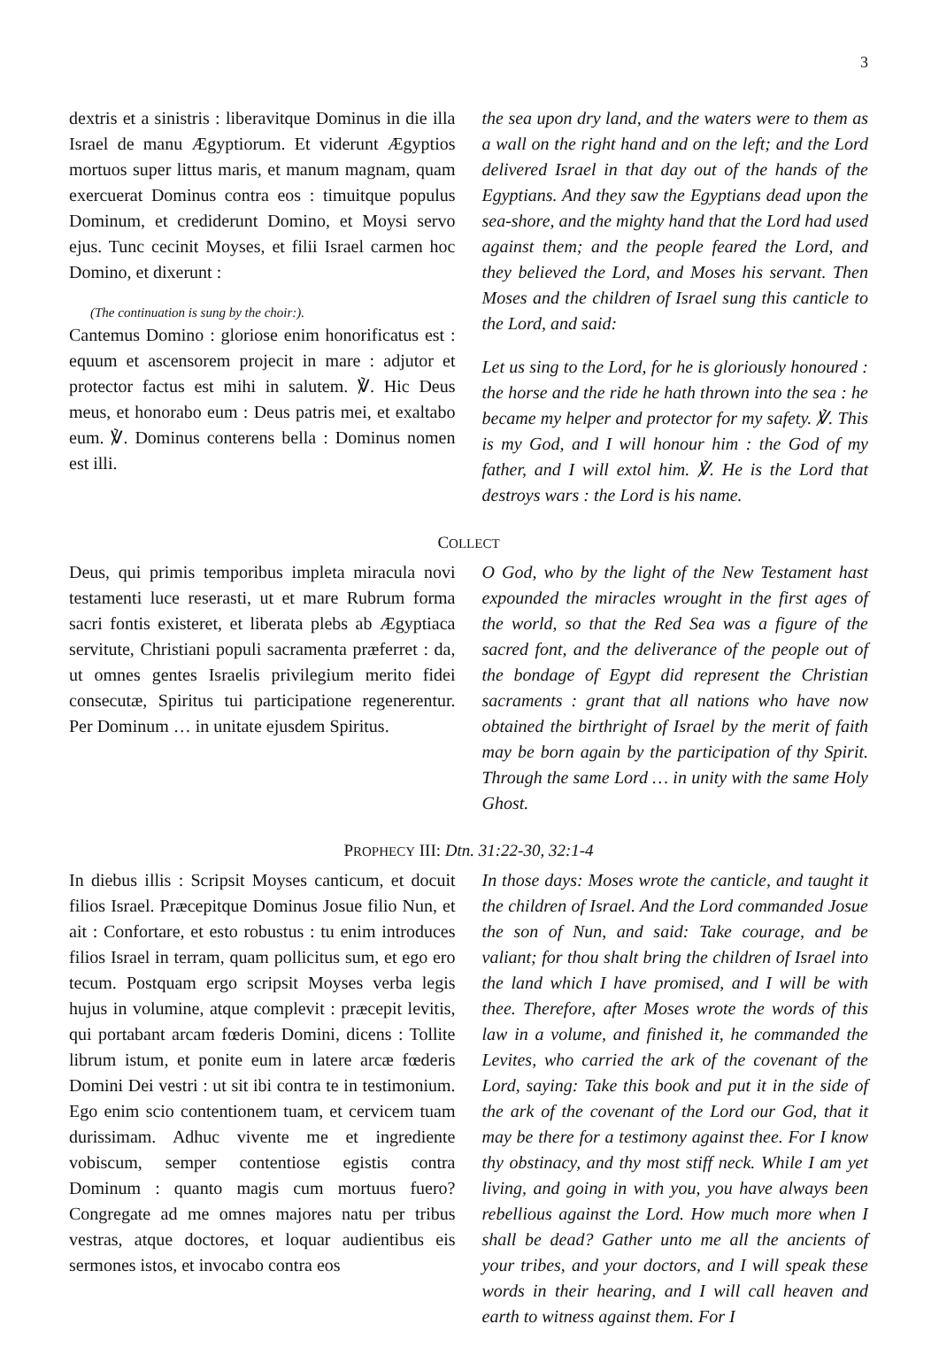3
dextris et a sinistris : liberavitque Dominus in die illa Israel de manu Ægyptiorum. Et viderunt Ægyptios mortuos super littus maris, et manum magnam, quam exercuerat Dominus contra eos : timuitque populus Dominum, et crediderunt Domino, et Moysi servo ejus. Tunc cecinit Moyses, et filii Israel carmen hoc Domino, et dixerunt :
(The continuation is sung by the choir:).
Cantemus Domino : gloriose enim honorificatus est : equum et ascensorem projecit in mare : adjutor et protector factus est mihi in salutem. ℣. Hic Deus meus, et honorabo eum : Deus patris mei, et exaltabo eum. ℣. Dominus conterens bella : Dominus nomen est illi.
the sea upon dry land, and the waters were to them as a wall on the right hand and on the left; and the Lord delivered Israel in that day out of the hands of the Egyptians. And they saw the Egyptians dead upon the sea-shore, and the mighty hand that the Lord had used against them; and the people feared the Lord, and they believed the Lord, and Moses his servant. Then Moses and the children of Israel sung this canticle to the Lord, and said:
Let us sing to the Lord, for he is gloriously honoured : the horse and the ride he hath thrown into the sea : he became my helper and protector for my safety. ℣. This is my God, and I will honour him : the God of my father, and I will extol him. ℣. He is the Lord that destroys wars : the Lord is his name.
COLLECT
Deus, qui primis temporibus impleta miracula novi testamenti luce reserasti, ut et mare Rubrum forma sacri fontis existeret, et liberata plebs ab Ægyptiaca servitute, Christiani populi sacramenta præferret : da, ut omnes gentes Israelis privilegium merito fidei consecutæ, Spiritus tui participatione regenerentur. Per Dominum … in unitate ejusdem Spiritus.
O God, who by the light of the New Testament hast expounded the miracles wrought in the first ages of the world, so that the Red Sea was a figure of the sacred font, and the deliverance of the people out of the bondage of Egypt did represent the Christian sacraments : grant that all nations who have now obtained the birthright of Israel by the merit of faith may be born again by the participation of thy Spirit. Through the same Lord … in unity with the same Holy Ghost.
PROPHECY III: Dtn. 31:22-30, 32:1-4
In diebus illis : Scripsit Moyses canticum, et docuit filios Israel. Præcepitque Dominus Josue filio Nun, et ait : Confortare, et esto robustus : tu enim introduces filios Israel in terram, quam pollicitus sum, et ego ero tecum. Postquam ergo scripsit Moyses verba legis hujus in volumine, atque complevit : præcepit levitis, qui portabant arcam fœderis Domini, dicens : Tollite librum istum, et ponite eum in latere arcæ fœderis Domini Dei vestri : ut sit ibi contra te in testimonium. Ego enim scio contentionem tuam, et cervicem tuam durissimam. Adhuc vivente me et ingrediente vobiscum, semper contentiose egistis contra Dominum : quanto magis cum mortuus fuero? Congregate ad me omnes majores natu per tribus vestras, atque doctores, et loquar audientibus eis sermones istos, et invocabo contra eos
In those days: Moses wrote the canticle, and taught it the children of Israel. And the Lord commanded Josue the son of Nun, and said: Take courage, and be valiant; for thou shalt bring the children of Israel into the land which I have promised, and I will be with thee. Therefore, after Moses wrote the words of this law in a volume, and finished it, he commanded the Levites, who carried the ark of the covenant of the Lord, saying: Take this book and put it in the side of the ark of the covenant of the Lord our God, that it may be there for a testimony against thee. For I know thy obstinacy, and thy most stiff neck. While I am yet living, and going in with you, you have always been rebellious against the Lord. How much more when I shall be dead? Gather unto me all the ancients of your tribes, and your doctors, and I will speak these words in their hearing, and I will call heaven and earth to witness against them. For I